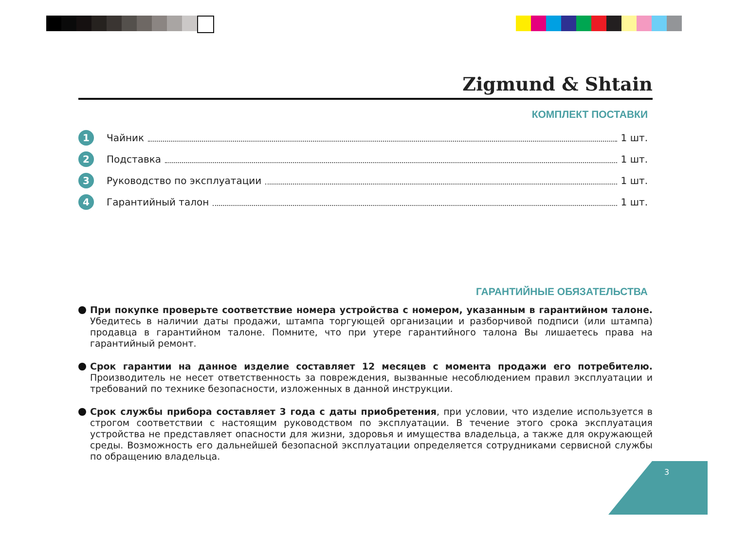Zigmund & Shtain
КОМПЛЕКТ ПОСТАВКИ
1 Чайник 1 шт.
2 Подставка 1 шт.
3 Руководство по эксплуатации 1 шт.
4 Гарантийный талон 1 шт.
ГАРАНТИЙНЫЕ ОБЯЗАТЕЛЬСТВА
При покупке проверьте соответствие номера устройства с номером, указанным в гарантийном талоне. Убедитесь в наличии даты продажи, штампа торгующей организации и разборчивой подписи (или штампа) продавца в гарантийном талоне. Помните, что при утере гарантийного талона Вы лишаетесь права на гарантийный ремонт.
Срок гарантии на данное изделие составляет 12 месяцев с момента продажи его потребителю. Производитель не несет ответственность за повреждения, вызванные несоблюдением правил эксплуатации и требований по технике безопасности, изложенных в данной инструкции.
Срок службы прибора составляет 3 года с даты приобретения, при условии, что изделие используется в строгом соответствии с настоящим руководством по эксплуатации. В течение этого срока эксплуатация устройства не представляет опасности для жизни, здоровья и имущества владельца, а также для окружающей среды. Возможность его дальнейшей безопасной эксплуатации определяется сотрудниками сервисной службы по обращению владельца.
3